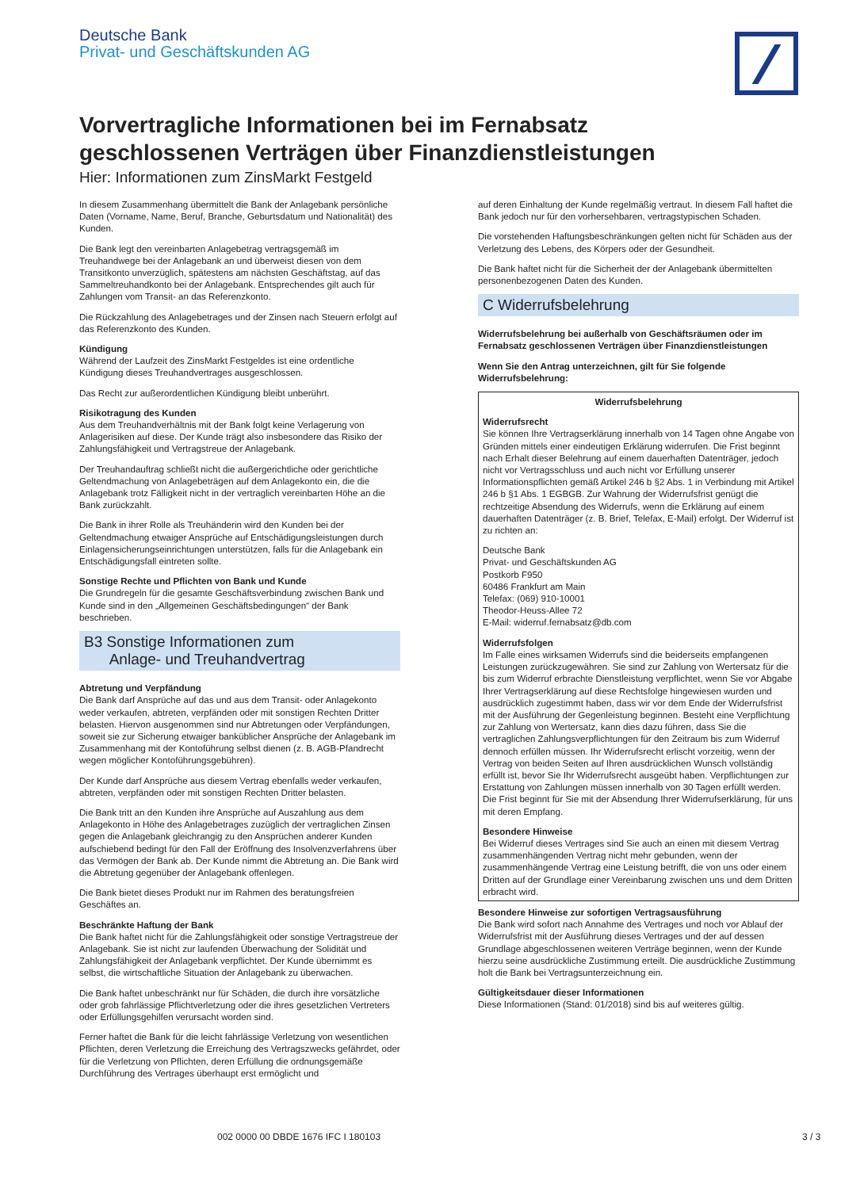Deutsche Bank
Privat- und Geschäftskunden AG
Vorvertragliche Informationen bei im Fernabsatz
geschlossenen Verträgen über Finanzdienstleistungen
Hier: Informationen zum ZinsMarkt Festgeld
In diesem Zusammenhang übermittelt die Bank der Anlagebank persönliche Daten (Vorname, Name, Beruf, Branche, Geburtsdatum und Nationalität) des Kunden.
Die Bank legt den vereinbarten Anlagebetrag vertragsgemäß im Treuhandwege bei der Anlagebank an und überweist diesen von dem Transitkonto unverzüglich, spätestens am nächsten Geschäftstag, auf das Sammeltreuhandkonto bei der Anlagebank. Entsprechendes gilt auch für Zahlungen vom Transit- an das Referenzkonto.
Die Rückzahlung des Anlagebetrages und der Zinsen nach Steuern erfolgt auf das Referenzkonto des Kunden.
Kündigung
Während der Laufzeit des ZinsMarkt Festgeldes ist eine ordentliche Kündigung dieses Treuhandvertrages ausgeschlossen.
Das Recht zur außerordentlichen Kündigung bleibt unberührt.
Risikotragung des Kunden
Aus dem Treuhandverhältnis mit der Bank folgt keine Verlagerung von Anlagerisiken auf diese. Der Kunde trägt also insbesondere das Risiko der Zahlungsfähigkeit und Vertragstreue der Anlagebank.
Der Treuhandauftrag schließt nicht die außergerichtliche oder gerichtliche Geltendmachung von Anlagebeträgen auf dem Anlagekonto ein, die die Anlagebank trotz Fälligkeit nicht in der vertraglich vereinbarten Höhe an die Bank zurückzahlt.
Die Bank in ihrer Rolle als Treuhänderin wird den Kunden bei der Geltendmachung etwaiger Ansprüche auf Entschädigungsleistungen durch Einlagensicherungseinrichtungen unterstützen, falls für die Anlagebank ein Entschädigungsfall eintreten sollte.
Sonstige Rechte und Pflichten von Bank und Kunde
Die Grundregeln für die gesamte Geschäftsverbindung zwischen Bank und Kunde sind in den „Allgemeinen Geschäftsbedingungen“ der Bank beschrieben.
B3 Sonstige Informationen zum
Anlage- und Treuhandvertrag
Abtretung und Verpfändung
Die Bank darf Ansprüche auf das und aus dem Transit- oder Anlagekonto weder verkaufen, abtreten, verpfänden oder mit sonstigen Rechten Dritter belasten. Hiervon ausgenommen sind nur Abtretungen oder Verpfändungen, soweit sie zur Sicherung etwaiger bankü­blicher Ansprüche der Anlagebank im Zusammenhang mit der Kontoführung selbst dienen (z. B. AGB-Pfandrecht wegen möglicher Kontoführungsgebühren).
Der Kunde darf Ansprüche aus diesem Vertrag ebenfalls weder verkaufen, abtreten, verpfänden oder mit sonstigen Rechten Dritter belasten.
Die Bank tritt an den Kunden ihre Ansprüche auf Auszahlung aus dem Anlagekonto in Höhe des Anlagebetrages zuzüglich der vertraglichen Zinsen gegen die Anlagebank gleichrangig zu den Ansprüchen anderer Kunden aufschiebend bedingt für den Fall der Eröffnung des Insolvenzverfahrens über das Vermögen der Bank ab. Der Kunde nimmt die Abtretung an. Die Bank wird die Abtretung gegenüber der Anlagebank offenlegen.
Die Bank bietet dieses Produkt nur im Rahmen des beratungsfreien Geschäftes an.
Beschränkte Haftung der Bank
Die Bank haftet nicht für die Zahlungsfähigkeit oder sonstige Vertragstreue der Anlagebank. Sie ist nicht zur laufenden Überwachung der Solidität und Zahlungsfähigkeit der Anlagebank verpflichtet. Der Kunde übernimmt es selbst, die wirtschaftliche Situation der Anlagebank zu überwachen.
Die Bank haftet unbeschränkt nur für Schäden, die durch ihre vorsätzliche oder grob fahrlässige Pflichtverletzung oder die ihres gesetzlichen Vertreters oder Erfüllungsgehilfen verursacht worden sind.
Ferner haftet die Bank für die leicht fahrlässige Verletzung von wesentlichen Pflichten, deren Verletzung die Erreichung des Vertragszwecks gefährdet, oder für die Verletzung von Pflichten, deren Erfüllung die ordnungsgemäße Durchführung des Vertrages überhaupt erst ermöglicht und
auf deren Einhaltung der Kunde regelmäßig vertraut. In diesem Fall haftet die Bank jedoch nur für den vorhersehbaren, vertragstypischen Schaden.
Die vorstehenden Haftungsbeschränkungen gelten nicht für Schäden aus der Verletzung des Lebens, des Körpers oder der Gesundheit.
Die Bank haftet nicht für die Sicherheit der der Anlagebank übermittelten personenbezogenen Daten des Kunden.
C Widerrufsbelehrung
Widerrufsbelehrung bei außerhalb von Geschäftsräumen oder im Fernabsatz geschlossenen Verträgen über Finanzdienstleistungen
Wenn Sie den Antrag unterzeichnen, gilt für Sie folgende Widerrufsbelehrung:
Widerrufsbelehrung
Widerrufsrecht
Sie können Ihre Vertragserklärung innerhalb von 14 Tagen ohne Angabe von Gründen mittels einer eindeutigen Erklärung widerrufen. Die Frist beginnt nach Erhalt dieser Belehrung auf einem dauerhaften Datenträger, jedoch nicht vor Vertragsschluss und auch nicht vor Erfüllung unserer Informationspflichten gemäß Artikel 246 b §2 Abs. 1 in Verbindung mit Artikel 246 b §1 Abs. 1 EGBGB. Zur Wahrung der Widerrufsfrist genügt die rechtzeitige Absendung des Widerrufs, wenn die Erklärung auf einem dauerhaften Datenträger (z. B. Brief, Telefax, E-Mail) erfolgt. Der Widerruf ist zu richten an:
Deutsche Bank
Privat- und Geschäftskunden AG
Postkorb F950
60486 Frankfurt am Main
Telefax: (069) 910-10001
Theodor-Heuss-Allee 72
E-Mail: widerruf.fernabsatz@db.com
Widerrufsfolgen
Im Falle eines wirksamen Widerrufs sind die beiderseits empfangenen Leistungen zurückzugewähren. Sie sind zur Zahlung von Wertersatz für die bis zum Widerruf erbrachte Dienstleistung verpflichtet, wenn Sie vor Abgabe Ihrer Vertragserklärung auf diese Rechtsfolge hingewiesen wurden und ausdrücklich zugestimmt haben, dass wir vor dem Ende der Widerrufsfrist mit der Ausführung der Gegenleistung beginnen. Besteht eine Verpflichtung zur Zahlung von Wertersatz, kann dies dazu führen, dass Sie die vertraglichen Zahlungsverpflichtungen für den Zeitraum bis zum Widerruf dennoch erfüllen müssen. Ihr Widerrufsrecht erlischt vorzeitig, wenn der Vertrag von beiden Seiten auf Ihren ausdrücklichen Wunsch vollständig erfüllt ist, bevor Sie Ihr Widerrufsrecht ausgeübt haben. Verpflichtungen zur Erstattung von Zahlungen müssen innerhalb von 30 Tagen erfüllt werden. Die Frist beginnt für Sie mit der Absendung Ihrer Widerrufserklärung, für uns mit deren Empfang.
Besondere Hinweise
Bei Widerruf dieses Vertrages sind Sie auch an einen mit diesem Vertrag zusammenhängenden Vertrag nicht mehr gebunden, wenn der zusammenhängende Vertrag eine Leistung betrifft, die von uns oder einem Dritten auf der Grundlage einer Vereinbarung zwischen uns und dem Dritten erbracht wird.
Besondere Hinweise zur sofortigen Vertragsausführung
Die Bank wird sofort nach Annahme des Vertrages und noch vor Ablauf der Widerrufsfrist mit der Ausführung dieses Vertrages und der auf dessen Grundlage abgeschlossenen weiteren Verträge beginnen, wenn der Kunde hierzu seine ausdrückliche Zustimmung erteilt. Die ausdrückliche Zustimmung holt die Bank bei Vertragsunterzeichnung ein.
Gültigkeitsdauer dieser Informationen
Diese Informationen (Stand: 01/2018) sind bis auf weiteres gültig.
002 0000 00 DBDE 1676 IFC I 180103
3 / 3